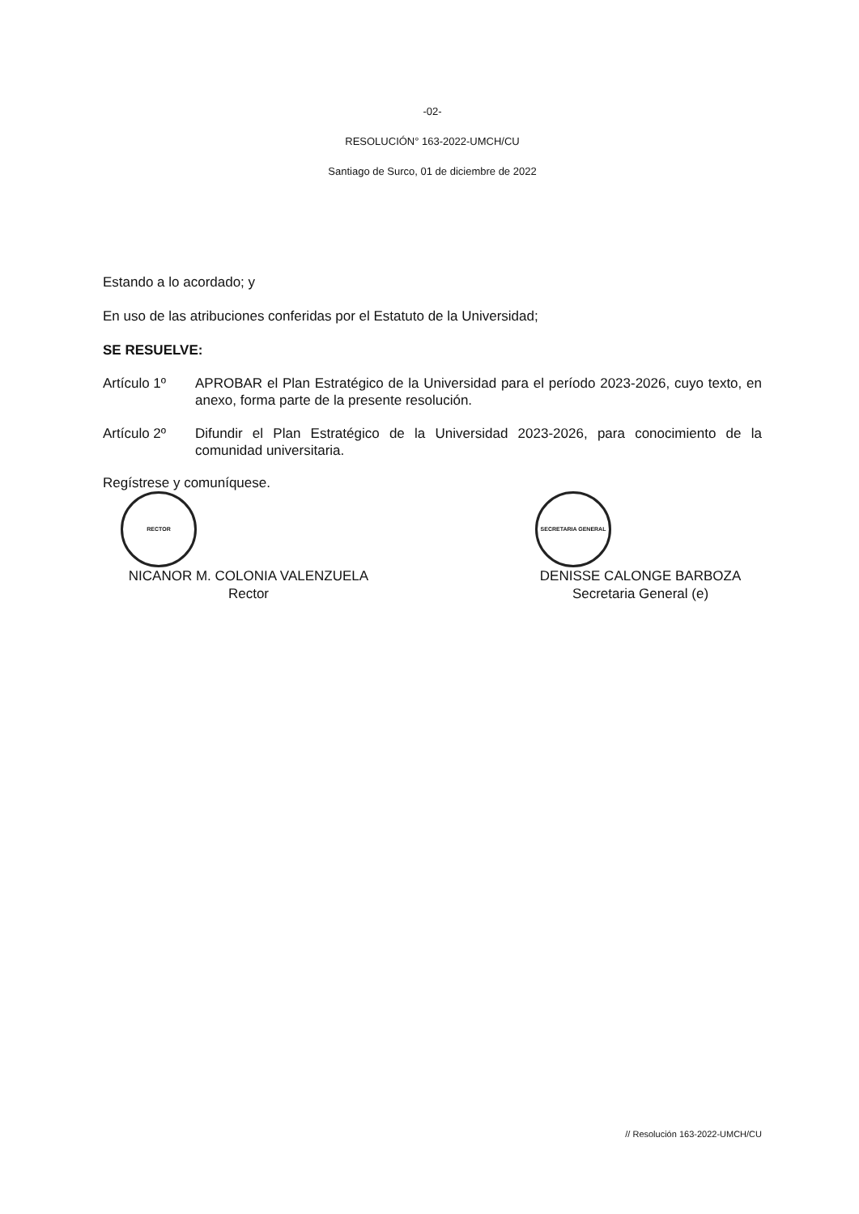-02-
RESOLUCIÓN° 163-2022-UMCH/CU
Santiago de Surco, 01 de diciembre de 2022
Estando a lo acordado; y
En uso de las atribuciones conferidas por el Estatuto de la Universidad;
SE RESUELVE:
Artículo 1º APROBAR el Plan Estratégico de la Universidad para el período 2023-2026, cuyo texto, en anexo, forma parte de la presente resolución.
Artículo 2º Difundir el Plan Estratégico de la Universidad 2023-2026, para conocimiento de la comunidad universitaria.
Regístrese y comuníquese.
RECTOR
NICANOR M. COLONIA VALENZUELA
Rector
SECRETARIA GENERAL
DENISSE CALONGE BARBOZA
Secretaria General (e)
// Resolución 163-2022-UMCH/CU